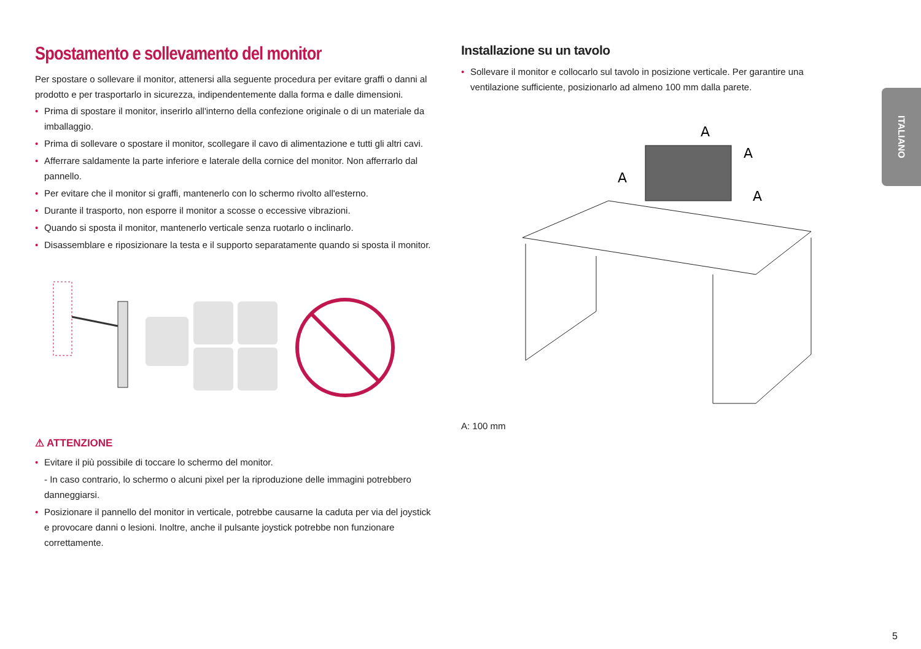Spostamento e sollevamento del monitor
Per spostare o sollevare il monitor, attenersi alla seguente procedura per evitare graffi o danni al prodotto e per trasportarlo in sicurezza, indipendentemente dalla forma e dalle dimensioni.
• Prima di spostare il monitor, inserirlo all'interno della confezione originale o di un materiale da imballaggio.
• Prima di sollevare o spostare il monitor, scollegare il cavo di alimentazione e tutti gli altri cavi.
• Afferrare saldamente la parte inferiore e laterale della cornice del monitor. Non afferrarlo dal pannello.
• Per evitare che il monitor si graffi, mantenerlo con lo schermo rivolto all'esterno.
• Durante il trasporto, non esporre il monitor a scosse o eccessive vibrazioni.
• Quando si sposta il monitor, mantenerlo verticale senza ruotarlo o inclinarlo.
• Disassemblare e riposizionare la testa e il supporto separatamente quando si sposta il monitor.
⚠ ATTENZIONE
• Evitare il più possibile di toccare lo schermo del monitor.
- In caso contrario, lo schermo o alcuni pixel per la riproduzione delle immagini potrebbero danneggiarsi.
• Posizionare il pannello del monitor in verticale, potrebbe causarne la caduta per via del joystick e provocare danni o lesioni. Inoltre, anche il pulsante joystick potrebbe non funzionare correttamente.
Installazione su un tavolo
• Sollevare il monitor e collocarlo sul tavolo in posizione verticale. Per garantire una ventilazione sufficiente, posizionarlo ad almeno 100 mm dalla parete.
A
A
A
A
A: 100 mm
ITALIANO
5